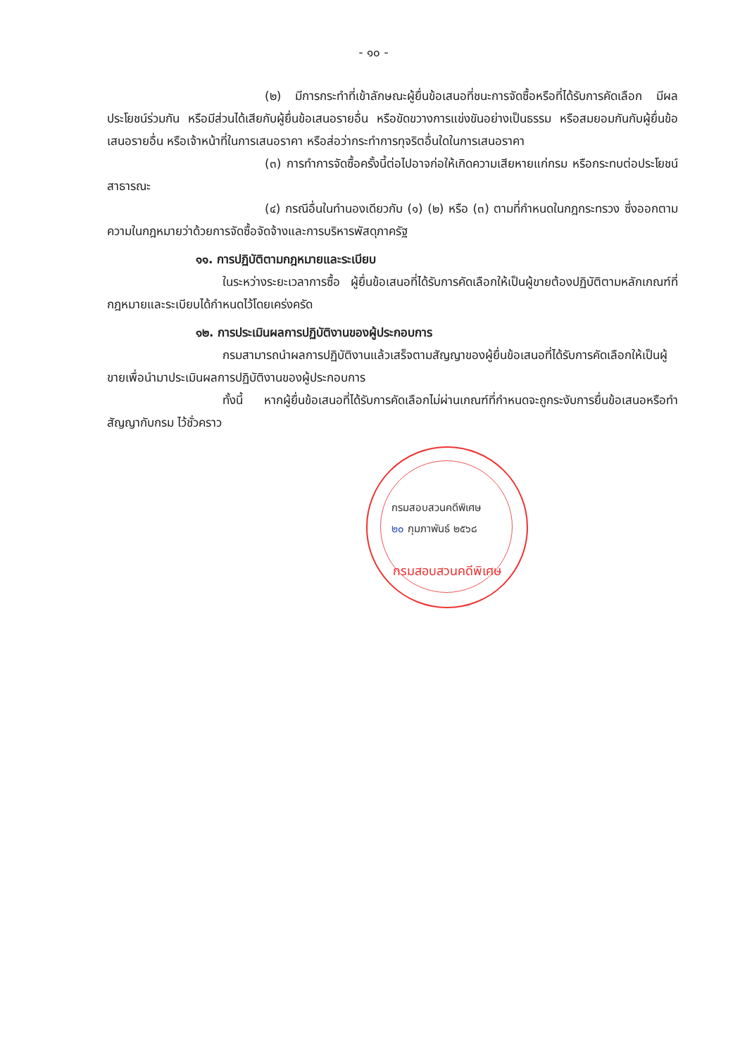- ๑๐ -
(๒) มีการกระทำที่เข้าลักษณะผู้ยื่นข้อเสนอที่ชนะการจัดซื้อหรือที่ได้รับการคัดเลือก มีผลประโยชน์ร่วมกัน หรือมีส่วนได้เสียกับผู้ยื่นข้อเสนอรายอื่น หรือขัดขวางการแข่งขันอย่างเป็นธรรม หรือสมยอมกันกับผู้ยื่นข้อเสนอรายอื่น หรือเจ้าหน้าที่ในการเสนอราคา หรือส่อว่ากระทำการทุจริตอื่นใดในการเสนอราคา
(๓) การทำการจัดซื้อครั้งนี้ต่อไปอาจก่อให้เกิดความเสียหายแก่กรม หรือกระทบต่อประโยชน์สาธารณะ
(๔) กรณีอื่นในทำนองเดียวกับ (๑) (๒) หรือ (๓) ตามที่กำหนดในกฎกระทรวง ซึ่งออกตามความในกฎหมายว่าด้วยการจัดซื้อจัดจ้างและการบริหารพัสดุภาครัฐ
๑๑. การปฏิบัติตามกฎหมายและระเบียบ
ในระหว่างระยะเวลาการซื้อ ผู้ยื่นข้อเสนอที่ได้รับการคัดเลือกให้เป็นผู้ขายต้องปฏิบัติตามหลักเกณฑ์ที่กฎหมายและระเบียบได้กำหนดไว้โดยเคร่งครัด
๑๒. การประเมินผลการปฏิบัติงานของผู้ประกอบการ
กรมสามารถนำผลการปฏิบัติงานแล้วเสร็จตามสัญญาของผู้ยื่นข้อเสนอที่ได้รับการคัดเลือกให้เป็นผู้ขายเพื่อนำมาประเมินผลการปฏิบัติงานของผู้ประกอบการ
ทั้งนี้ หากผู้ยื่นข้อเสนอที่ได้รับการคัดเลือกไม่ผ่านเกณฑ์ที่กำหนดจะถูกระงับการยื่นข้อเสนอหรือทำสัญญากับกรม ไว้ชั่วคราว
กรมสอบสวนคดีพิเศษ
๒๐ กุมภาพันธ์ ๒๕๖๘
กรมสอบสวนคดีพิเศษ